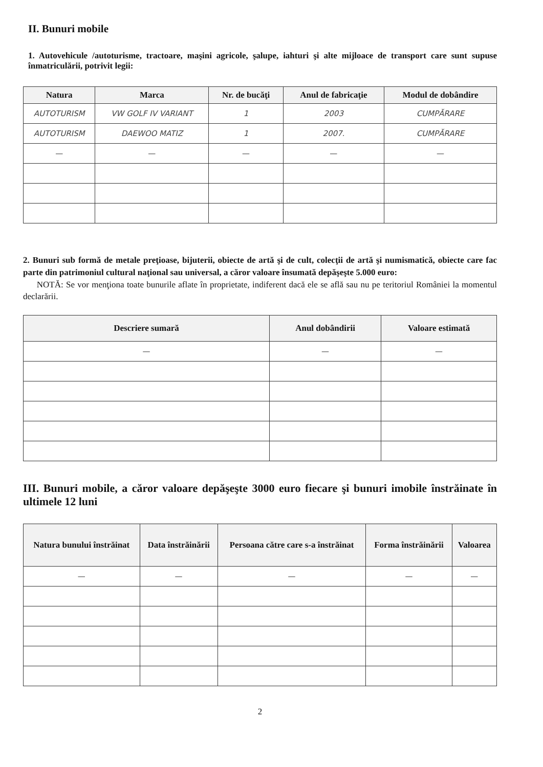II. Bunuri mobile
1. Autovehicule /autoturisme, tractoare, maşini agricole, şalupe, iahturi şi alte mijloace de transport care sunt supuse înmatriculării, potrivit legii:
| Natura | Marca | Nr. de bucăţi | Anul de fabricaţie | Modul de dobândire |
| --- | --- | --- | --- | --- |
| AUTOTURISM | VW GOLF IV VARIANT | 1 | 2003 | CUMPĂRARE |
| AUTOTURISM | DAEWOO MATIZ | 1 | 2007. | CUMPĂRARE |
| — | — | — | — | — |
2. Bunuri sub formă de metale preţioase, bijuterii, obiecte de artă şi de cult, colecţii de artă şi numismatică, obiecte care fac parte din patrimoniul cultural naţional sau universal, a căror valoare însumată depăşeşte 5.000 euro:
NOTĂ: Se vor menţiona toate bunurile aflate în proprietate, indiferent dacă ele se află sau nu pe teritoriul României la momentul declarării.
| Descriere sumară | Anul dobândirii | Valoare estimată |
| --- | --- | --- |
| — | — | — |
III. Bunuri mobile, a căror valoare depăşeşte 3000 euro fiecare şi bunuri imobile înstrăinate în ultimele 12 luni
| Natura bunului înstrăinat | Data înstrăinării | Persoana către care s-a înstrăinat | Forma înstrăinării | Valoarea |
| --- | --- | --- | --- | --- |
| — | — | — | — | — |
2